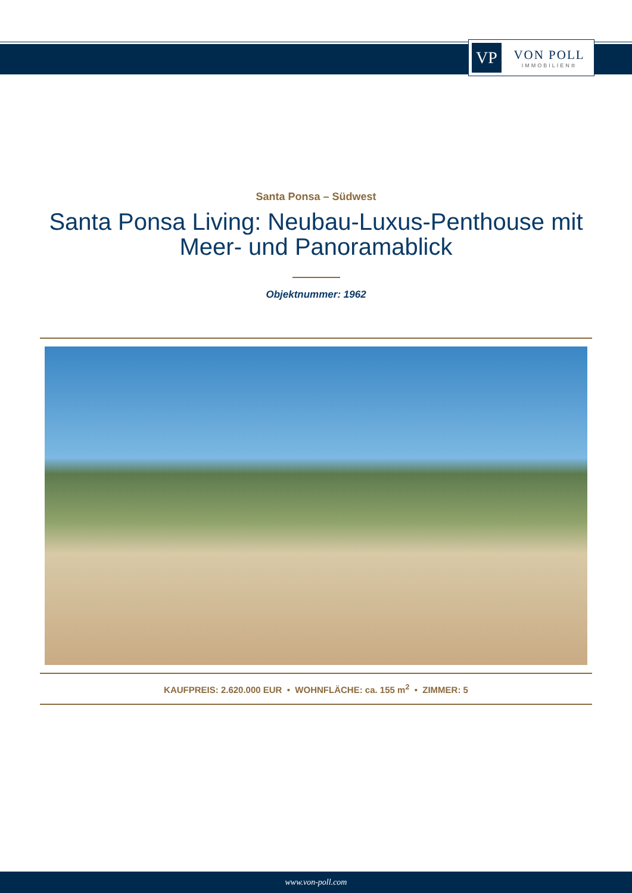VP
VON POLL
IMMOBILIEN®
Santa Ponsa – Südwest
Santa Ponsa Living: Neubau-Luxus-Penthouse mit Meer- und Panoramablick
Objektnummer: 1962
KAUFPREIS: 2.620.000 EUR • WOHNFLÄCHE: ca. 155 m<sup>2</sup> • ZIMMER: 5
www.von-poll.com